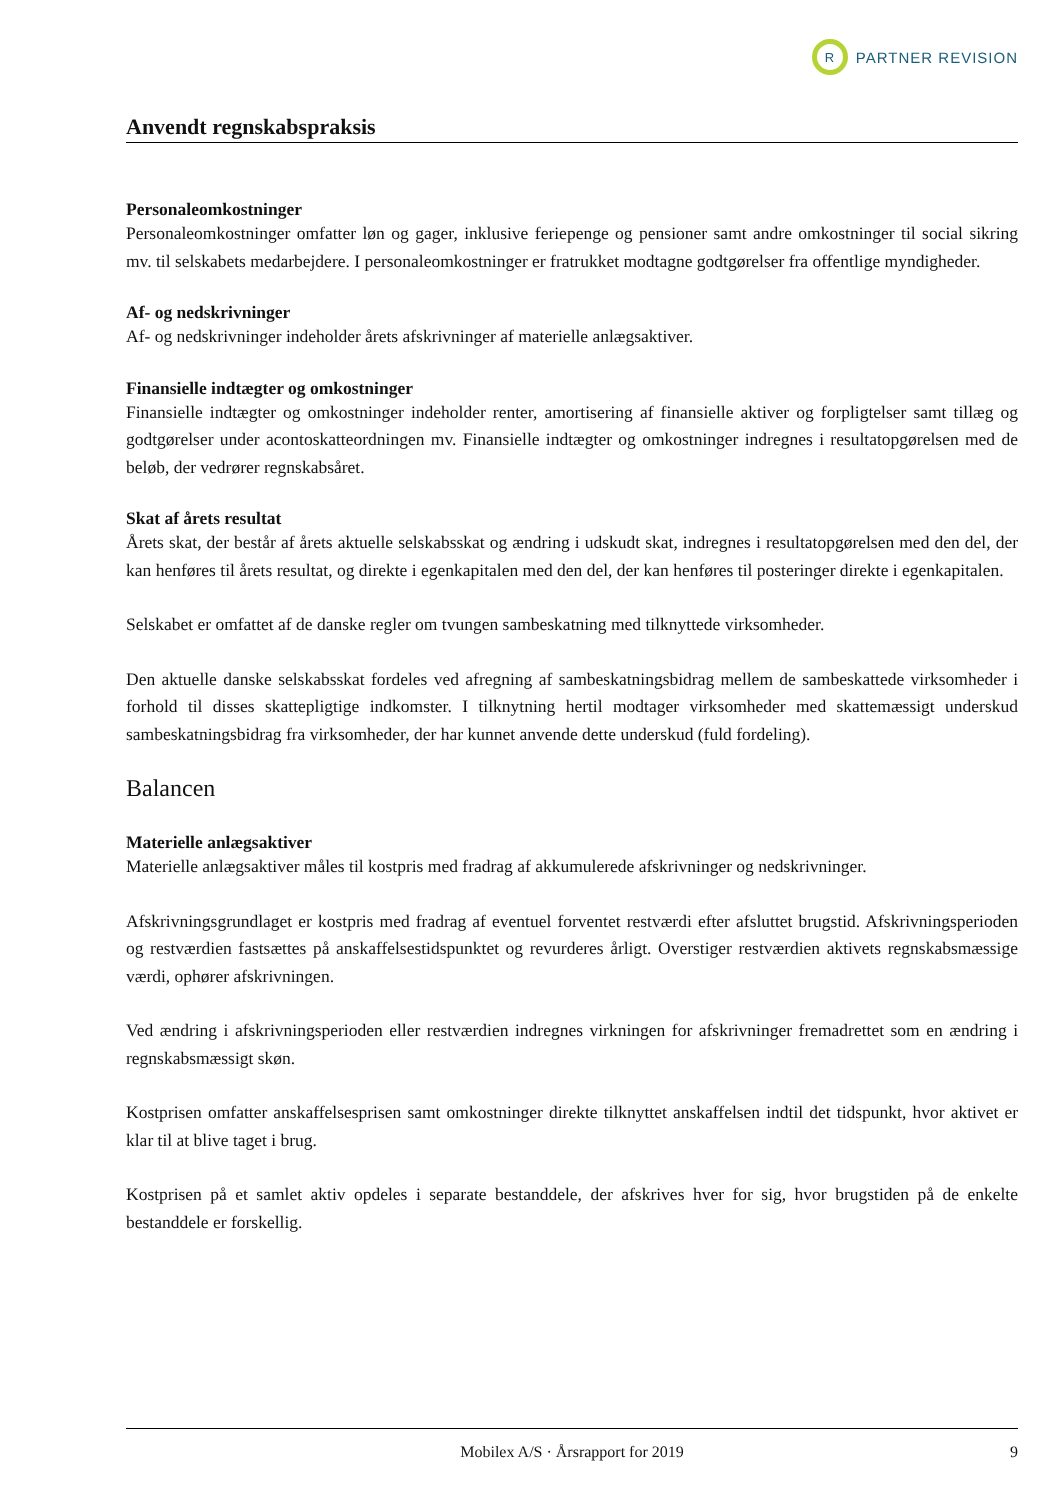R PARTNER REVISION
Anvendt regnskabspraksis
Personaleomkostninger
Personaleomkostninger omfatter løn og gager, inklusive feriepenge og pensioner samt andre omkostninger til social sikring mv. til selskabets medarbejdere. I personaleomkostninger er fratrukket modtagne godtgørelser fra offentlige myndigheder.
Af- og nedskrivninger
Af- og nedskrivninger indeholder årets afskrivninger af materielle anlægsaktiver.
Finansielle indtægter og omkostninger
Finansielle indtægter og omkostninger indeholder renter, amortisering af finansielle aktiver og forpligtelser samt tillæg og godtgørelser under acontoskatteordningen mv. Finansielle indtægter og omkostninger indregnes i resultatopgørelsen med de beløb, der vedrører regnskabsåret.
Skat af årets resultat
Årets skat, der består af årets aktuelle selskabsskat og ændring i udskudt skat, indregnes i resultatopgørelsen med den del, der kan henføres til årets resultat, og direkte i egenkapitalen med den del, der kan henføres til posteringer direkte i egenkapitalen.
Selskabet er omfattet af de danske regler om tvungen sambeskatning med tilknyttede virksomheder.
Den aktuelle danske selskabsskat fordeles ved afregning af sambeskatningsbidrag mellem de sambeskattede virksomheder i forhold til disses skattepligtige indkomster. I tilknytning hertil modtager virksomheder med skattemæssigt underskud sambeskatningsbidrag fra virksomheder, der har kunnet anvende dette underskud (fuld fordeling).
Balancen
Materielle anlægsaktiver
Materielle anlægsaktiver måles til kostpris med fradrag af akkumulerede afskrivninger og nedskrivninger.
Afskrivningsgrundlaget er kostpris med fradrag af eventuel forventet restværdi efter afsluttet brugstid. Afskrivningsperioden og restværdien fastsættes på anskaffelsestidspunktet og revurderes årligt. Overstiger restværdien aktivets regnskabsmæssige værdi, ophører afskrivningen.
Ved ændring i afskrivningsperioden eller restværdien indregnes virkningen for afskrivninger fremadrettet som en ændring i regnskabsmæssigt skøn.
Kostprisen omfatter anskaffelsesprisen samt omkostninger direkte tilknyttet anskaffelsen indtil det tidspunkt, hvor aktivet er klar til at blive taget i brug.
Kostprisen på et samlet aktiv opdeles i separate bestanddele, der afskrives hver for sig, hvor brugstiden på de enkelte bestanddele er forskellig.
Mobilex A/S · Årsrapport for 2019 9